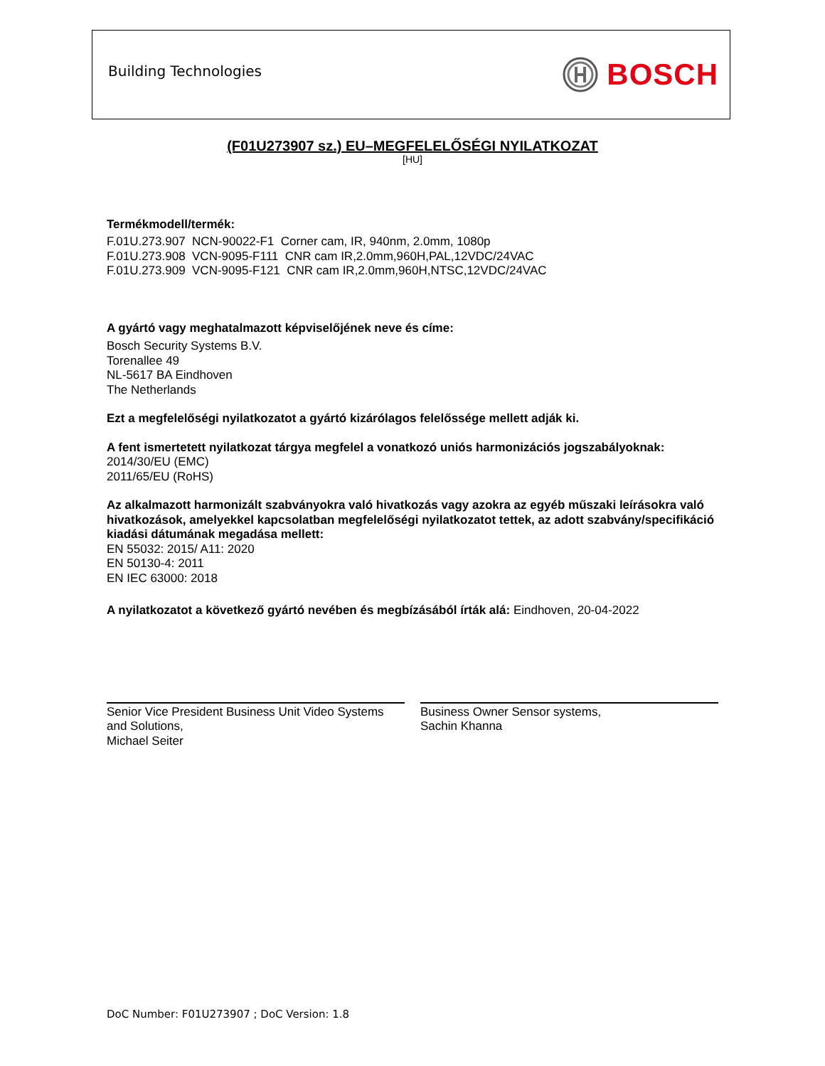Building Technologies
BOSCH
(F01U273907 sz.) EU–MEGFELELŐSÉGI NYILATKOZAT
[HU]
Termékmodell/termék:
F.01U.273.907 NCN-90022-F1 Corner cam, IR, 940nm, 2.0mm, 1080p
F.01U.273.908 VCN-9095-F111 CNR cam IR,2.0mm,960H,PAL,12VDC/24VAC
F.01U.273.909 VCN-9095-F121 CNR cam IR,2.0mm,960H,NTSC,12VDC/24VAC
A gyártó vagy meghatalmazott képviselőjének neve és címe:
Bosch Security Systems B.V.
Torenallee 49
NL-5617 BA Eindhoven
The Netherlands
Ezt a megfelelőségi nyilatkozatot a gyártó kizárólagos felelőssége mellett adják ki.
A fent ismertetett nyilatkozat tárgya megfelel a vonatkozó uniós harmonizációs jogszabályoknak:
2014/30/EU (EMC)
2011/65/EU (RoHS)
Az alkalmazott harmonizált szabványokra való hivatkozás vagy azokra az egyéb műszaki leírásokra való hivatkozások, amelyekkel kapcsolatban megfelelőségi nyilatkozatot tettek, az adott szabvány/specifikáció kiadási dátumának megadása mellett:
EN 55032: 2015/ A11: 2020
EN 50130-4: 2011
EN IEC 63000: 2018
A nyilatkozatot a következő gyártó nevében és megbízásából írták alá: Eindhoven, 20-04-2022
Senior Vice President Business Unit Video Systems and Solutions,
Michael Seiter
Business Owner Sensor systems,
Sachin Khanna
DoC Number: F01U273907 ; DoC Version: 1.8